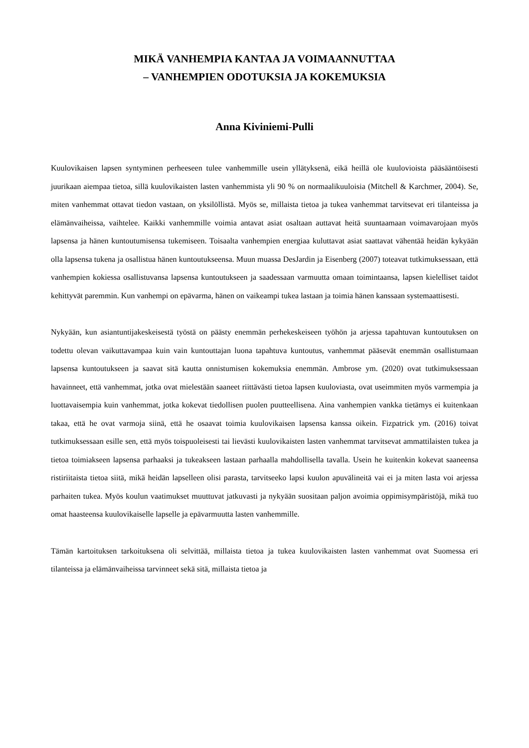MIKÄ VANHEMPIA KANTAA JA VOIMAANNUTTAA
– VANHEMPIEN ODOTUKSIA JA KOKEMUKSIA
Anna Kiviniemi-Pulli
Kuulovikaisen lapsen syntyminen perheeseen tulee vanhemmille usein yllätyksenä, eikä heillä ole kuulovioista pääsääntöisesti juurikaan aiempaa tietoa, sillä kuulovikaisten lasten vanhemmista yli 90 % on normaalikuuloisia (Mitchell & Karchmer, 2004). Se, miten vanhemmat ottavat tiedon vastaan, on yksilöllistä. Myös se, millaista tietoa ja tukea vanhemmat tarvitsevat eri tilanteissa ja elämänvaiheissa, vaihtelee. Kaikki vanhemmille voimia antavat asiat osaltaan auttavat heitä suuntaamaan voimavarojaan myös lapsensa ja hänen kuntoutumisensa tukemiseen. Toisaalta vanhempien energiaa kuluttavat asiat saattavat vähentää heidän kykyään olla lapsensa tukena ja osallistua hänen kuntoutukseensa. Muun muassa DesJardin ja Eisenberg (2007) toteavat tutkimuksessaan, että vanhempien kokiessa osallistuvansa lapsensa kuntoutukseen ja saadessaan varmuutta omaan toimintaansa, lapsen kielelliset taidot kehittyvät paremmin. Kun vanhempi on epävarma, hänen on vaikeampi tukea lastaan ja toimia hänen kanssaan systemaattisesti.
Nykyään, kun asiantuntijakeskeisestä työstä on päästy enemmän perhekeskeiseen työhön ja arjessa tapahtuvan kuntoutuksen on todettu olevan vaikuttavampaa kuin vain kuntouttajan luona tapahtuva kuntoutus, vanhemmat pääsevät enemmän osallistumaan lapsensa kuntoutukseen ja saavat sitä kautta onnistumisen kokemuksia enemmän. Ambrose ym. (2020) ovat tutkimuksessaan havainneet, että vanhemmat, jotka ovat mielestään saaneet riittävästi tietoa lapsen kuuloviasta, ovat useimmiten myös varmempia ja luottavaisempia kuin vanhemmat, jotka kokevat tiedollisen puolen puutteellisena. Aina vanhempien vankka tietämys ei kuitenkaan takaa, että he ovat varmoja siinä, että he osaavat toimia kuulovikaisen lapsensa kanssa oikein. Fizpatrick ym. (2016) toivat tutkimuksessaan esille sen, että myös toispuoleisesti tai lievästi kuulovikaisten lasten vanhemmat tarvitsevat ammattilaisten tukea ja tietoa toimiakseen lapsensa parhaaksi ja tukeakseen lastaan parhaalla mahdollisella tavalla. Usein he kuitenkin kokevat saaneensa ristiriitaista tietoa siitä, mikä heidän lapselleen olisi parasta, tarvitseeko lapsi kuulon apuvälineitä vai ei ja miten lasta voi arjessa parhaiten tukea. Myös koulun vaatimukset muuttuvat jatkuvasti ja nykyään suositaan paljon avoimia oppimisympäristöjä, mikä tuo omat haasteensa kuulovikaiselle lapselle ja epävarmuutta lasten vanhemmille.
Tämän kartoituksen tarkoituksena oli selvittää, millaista tietoa ja tukea kuulovikaisten lasten vanhemmat ovat Suomessa eri tilanteissa ja elämänvaiheissa tarvinneet sekä sitä, millaista tietoa ja